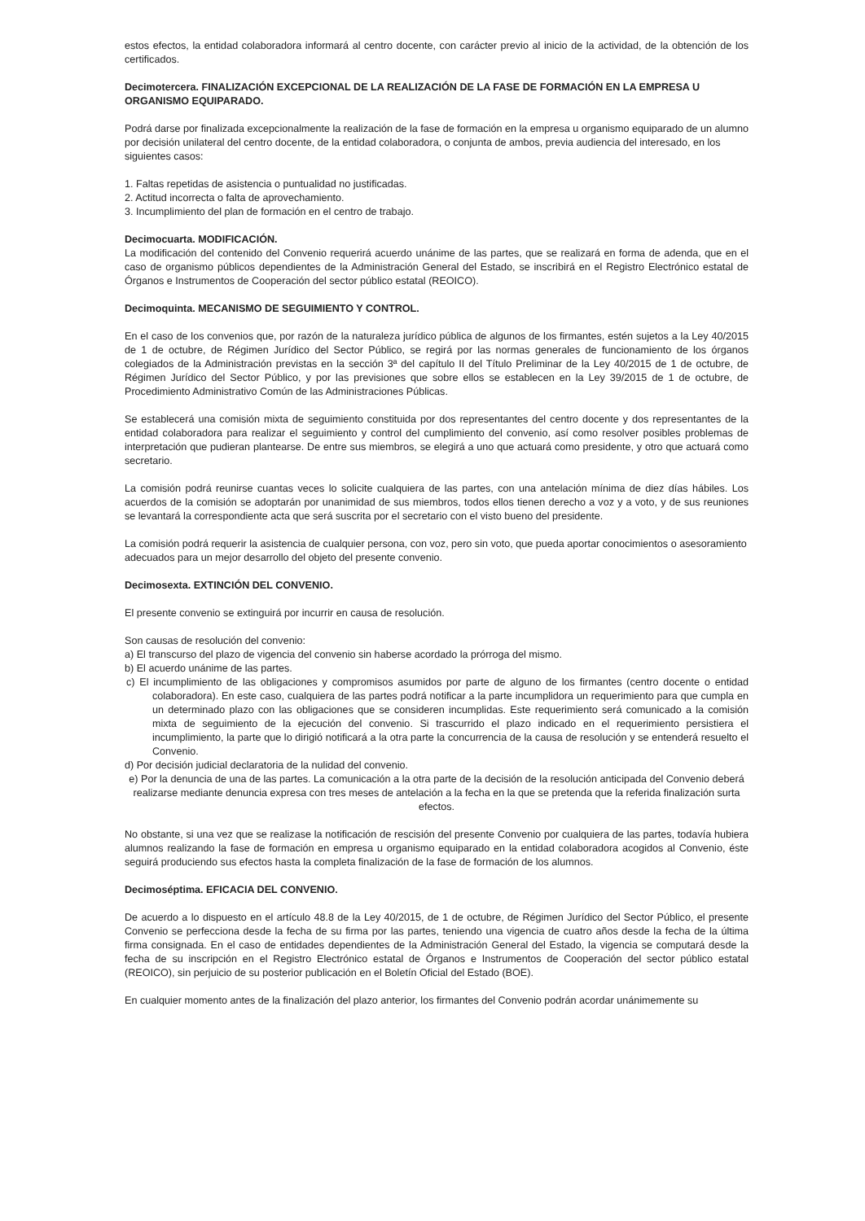estos efectos, la entidad colaboradora informará al centro docente, con carácter previo al inicio de la actividad, de la obtención de los certificados.
Decimotercera. FINALIZACIÓN EXCEPCIONAL DE LA REALIZACIÓN DE LA FASE DE FORMACIÓN EN LA EMPRESA U ORGANISMO EQUIPARADO.
Podrá darse por finalizada excepcionalmente la realización de la fase de formación en la empresa u organismo equiparado de un alumno por decisión unilateral del centro docente, de la entidad colaboradora, o conjunta de ambos, previa audiencia del interesado, en los siguientes casos:
1. Faltas repetidas de asistencia o puntualidad no justificadas.
2. Actitud incorrecta o falta de aprovechamiento.
3. Incumplimiento del plan de formación en el centro de trabajo.
Decimocuarta. MODIFICACIÓN.
La modificación del contenido del Convenio requerirá acuerdo unánime de las partes, que se realizará en forma de adenda, que en el caso de organismo públicos dependientes de la Administración General del Estado, se inscribirá en el Registro Electrónico estatal de Órganos e Instrumentos de Cooperación del sector público estatal (REOICO).
Decimoquinta. MECANISMO DE SEGUIMIENTO Y CONTROL.
En el caso de los convenios que, por razón de la naturaleza jurídico pública de algunos de los firmantes, estén sujetos a la Ley 40/2015 de 1 de octubre, de Régimen Jurídico del Sector Público, se regirá por las normas generales de funcionamiento de los órganos colegiados de la Administración previstas en la sección 3ª del capítulo II del Título Preliminar de la Ley 40/2015 de 1 de octubre, de Régimen Jurídico del Sector Público, y por las previsiones que sobre ellos se establecen en la Ley 39/2015 de 1 de octubre, de Procedimiento Administrativo Común de las Administraciones Públicas.
Se establecerá una comisión mixta de seguimiento constituida por dos representantes del centro docente y dos representantes de la entidad colaboradora para realizar el seguimiento y control del cumplimiento del convenio, así como resolver posibles problemas de interpretación que pudieran plantearse. De entre sus miembros, se elegirá a uno que actuará como presidente, y otro que actuará como secretario.
La comisión podrá reunirse cuantas veces lo solicite cualquiera de las partes, con una antelación mínima de diez días hábiles. Los acuerdos de la comisión se adoptarán por unanimidad de sus miembros, todos ellos tienen derecho a voz y a voto, y de sus reuniones se levantará la correspondiente acta que será suscrita por el secretario con el visto bueno del presidente.
La comisión podrá requerir la asistencia de cualquier persona, con voz, pero sin voto, que pueda aportar conocimientos o asesoramiento adecuados para un mejor desarrollo del objeto del presente convenio.
Decimosexta. EXTINCIÓN DEL CONVENIO.
El presente convenio se extinguirá por incurrir en causa de resolución.
Son causas de resolución del convenio:
a) El transcurso del plazo de vigencia del convenio sin haberse acordado la prórroga del mismo.
b) El acuerdo unánime de las partes.
c) El incumplimiento de las obligaciones y compromisos asumidos por parte de alguno de los firmantes (centro docente o entidad colaboradora). En este caso, cualquiera de las partes podrá notificar a la parte incumplidora un requerimiento para que cumpla en un determinado plazo con las obligaciones que se consideren incumplidas. Este requerimiento será comunicado a la comisión mixta de seguimiento de la ejecución del convenio. Si trascurrido el plazo indicado en el requerimiento persistiera el incumplimiento, la parte que lo dirigió notificará a la otra parte la concurrencia de la causa de resolución y se entenderá resuelto el Convenio.
d) Por decisión judicial declaratoria de la nulidad del convenio.
e) Por la denuncia de una de las partes. La comunicación a la otra parte de la decisión de la resolución anticipada del Convenio deberá realizarse mediante denuncia expresa con tres meses de antelación a la fecha en la que se pretenda que la referida finalización surta efectos.
No obstante, si una vez que se realizase la notificación de rescisión del presente Convenio por cualquiera de las partes, todavía hubiera alumnos realizando la fase de formación en empresa u organismo equiparado en la entidad colaboradora acogidos al Convenio, éste seguirá produciendo sus efectos hasta la completa finalización de la fase de formación de los alumnos.
Decimoséptima. EFICACIA DEL CONVENIO.
De acuerdo a lo dispuesto en el artículo 48.8 de la Ley 40/2015, de 1 de octubre, de Régimen Jurídico del Sector Público, el presente Convenio se perfecciona desde la fecha de su firma por las partes, teniendo una vigencia de cuatro años desde la fecha de la última firma consignada. En el caso de entidades dependientes de la Administración General del Estado, la vigencia se computará desde la fecha de su inscripción en el Registro Electrónico estatal de Órganos e Instrumentos de Cooperación del sector público estatal (REOICO), sin perjuicio de su posterior publicación en el Boletín Oficial del Estado (BOE).
En cualquier momento antes de la finalización del plazo anterior, los firmantes del Convenio podrán acordar unánimemente su